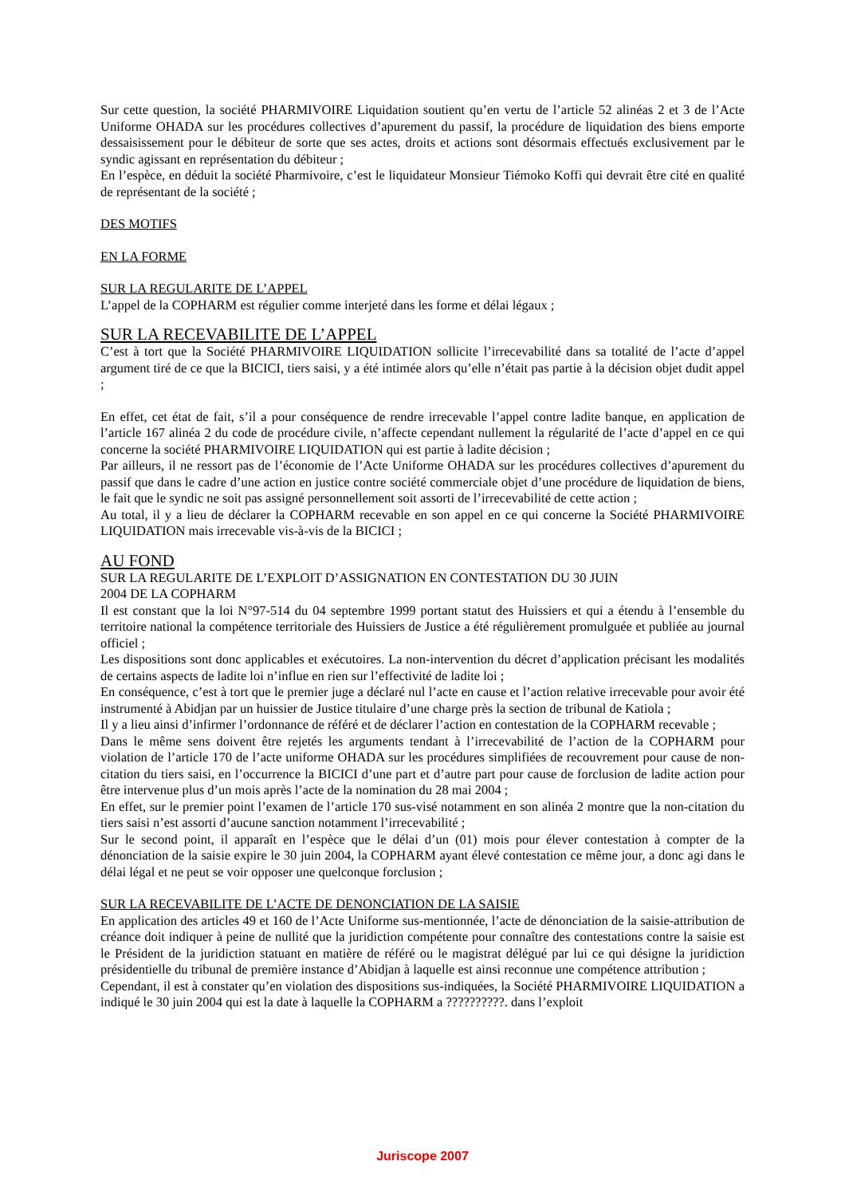Sur cette question, la société PHARMIVOIRE Liquidation soutient qu’en vertu de l’article 52 alinéas 2 et 3 de l’Acte Uniforme OHADA sur les procédures collectives d’apurement du passif, la procédure de liquidation des biens emporte dessaisissement pour le débiteur de sorte que ses actes, droits et actions sont désormais effectués exclusivement par le syndic agissant en représentation du débiteur ;
En l’espèce, en déduit la société Pharmivoire, c’est le liquidateur Monsieur Tiémoko Koffi qui devrait être cité en qualité de représentant de la société ;
DES MOTIFS
EN LA FORME
SUR LA REGULARITE DE L’APPEL
L’appel de la COPHARM est régulier comme interjeté dans les forme et délai légaux ;
SUR LA RECEVABILITE DE L’APPEL
C’est à tort que la Société PHARMIVOIRE LIQUIDATION sollicite l’irrecevabilité dans sa totalité de l’acte d’appel argument tiré de ce que la BICICI, tiers saisi, y a été intimée alors qu’elle n’était pas partie à la décision objet dudit appel ;
En effet, cet état de fait, s’il a pour conséquence de rendre irrecevable l’appel contre ladite banque, en application de l’article 167 alinéa 2 du code de procédure civile, n’affecte cependant nullement la régularité de l’acte d’appel en ce qui concerne la société PHARMIVOIRE LIQUIDATION qui est partie à ladite décision ;
Par ailleurs, il ne ressort pas de l’économie de l’Acte Uniforme OHADA sur les procédures collectives d’apurement du passif que dans le cadre d’une action en justice contre société commerciale objet d’une procédure de liquidation de biens, le fait que le syndic ne soit pas assigné personnellement soit assorti de l’irrecevabilité de cette action ;
Au total, il y a lieu de déclarer la COPHARM recevable en son appel en ce qui concerne la Société PHARMIVOIRE LIQUIDATION mais irrecevable vis-à-vis de la BICICI ;
AU FOND
SUR LA REGULARITE DE L’EXPLOIT D’ASSIGNATION EN CONTESTATION DU 30 JUIN
2004 DE LA COPHARM
Il est constant que la loi N°97-514 du 04 septembre 1999 portant statut des Huissiers et qui a étendu à l’ensemble du territoire national la compétence territoriale des Huissiers de Justice a été régulièrement promulguée et publiée au journal officiel ;
Les dispositions sont donc applicables et exécutoires. La non-intervention du décret d’application précisant les modalités de certains aspects de ladite loi n’influe en rien sur l’effectivité de ladite loi ;
En conséquence, c’est à tort que le premier juge a déclaré nul l’acte en cause et l’action relative irrecevable pour avoir été instrumenté à Abidjan par un huissier de Justice titulaire d’une charge près la section de tribunal de Katiola ;
Il y a lieu ainsi d’infirmer l’ordonnance de référé et de déclarer l’action en contestation de la COPHARM recevable ;
Dans le même sens doivent être rejetés les arguments tendant à l’irrecevabilité de l’action de la COPHARM pour violation de l’article 170 de l’acte uniforme OHADA sur les procédures simplifiées de recouvrement pour cause de non-citation du tiers saisi, en l’occurrence la BICICI d’une part et d’autre part pour cause de forclusion de ladite action pour être intervenue plus d’un mois après l’acte de la nomination du 28 mai 2004 ;
En effet, sur le premier point l’examen de l’article 170 sus-visé notamment en son alinéa 2 montre que la non-citation du tiers saisi n’est assorti d’aucune sanction notamment l’irrecevabilité ;
Sur le second point, il apparaît en l’espèce que le délai d’un (01) mois pour élever contestation à compter de la dénonciation de la saisie expire le 30 juin 2004, la COPHARM ayant élevé contestation ce même jour, a donc agi dans le délai légal et ne peut se voir opposer une quelconque forclusion ;
SUR LA RECEVABILITE DE L’ACTE DE DENONCIATION DE LA SAISIE
En application des articles 49 et 160 de l’Acte Uniforme sus-mentionnée, l’acte de dénonciation de la saisie-attribution de créance doit indiquer à peine de nullité que la juridiction compétente pour connaître des contestations contre la saisie est le Président de la juridiction statuant en matière de référé ou le magistrat délégué par lui ce qui désigne la juridiction présidentielle du tribunal de première instance d’Abidjan à laquelle est ainsi reconnue une compétence attribution ;
Cependant, il est à constater qu’en violation des dispositions sus-indiquées, la Société PHARMIVOIRE LIQUIDATION a indiqué le 30 juin 2004 qui est la date à laquelle la COPHARM a ??????????. dans l’exploit
Juriscope 2007